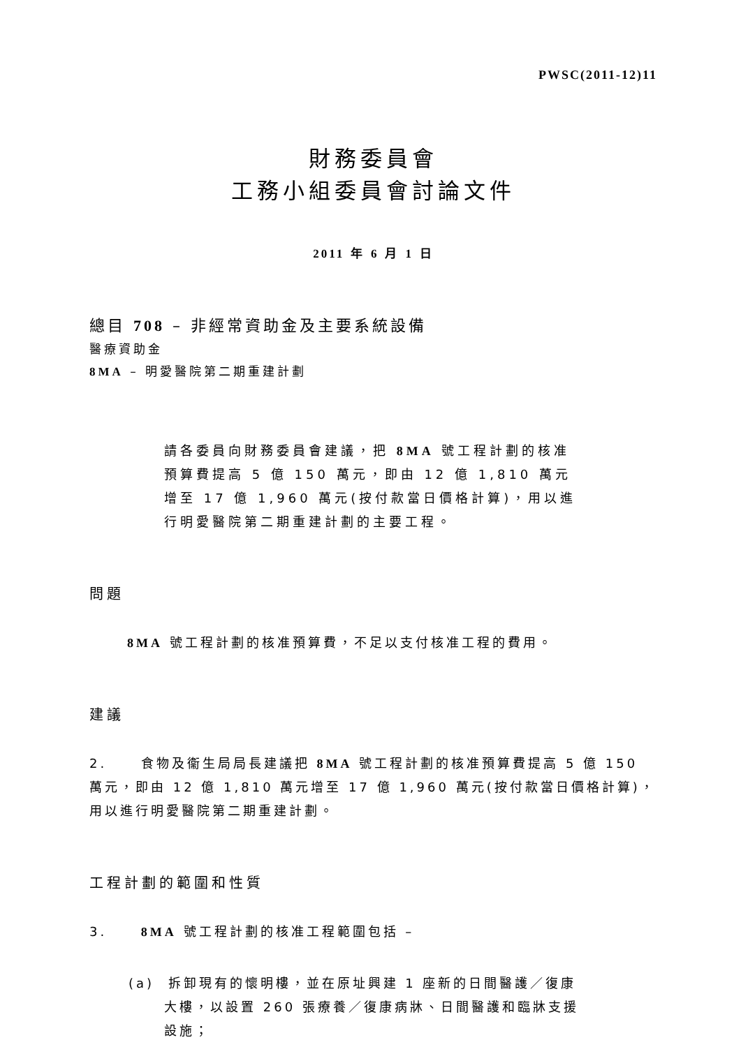PWSC(2011-12)11
財務委員會
工務小組委員會討論文件
2011 年 6 月 1 日
總目 708 – 非經常資助金及主要系統設備
醫療資助金
8MA – 明愛醫院第二期重建計劃
請各委員向財務委員會建議，把 8MA 號工程計劃的核准預算費提高 5 億 150 萬元，即由 12 億 1,810 萬元增至 17 億 1,960 萬元(按付款當日價格計算)，用以進行明愛醫院第二期重建計劃的主要工程。
問題
8MA 號工程計劃的核准預算費，不足以支付核准工程的費用。
建議
2. 食物及衞生局局長建議把 8MA 號工程計劃的核准預算費提高 5 億 150 萬元，即由 12 億 1,810 萬元增至 17 億 1,960 萬元(按付款當日價格計算)，用以進行明愛醫院第二期重建計劃。
工程計劃的範圍和性質
3. 8MA 號工程計劃的核准工程範圍包括 –
(a) 拆卸現有的懷明樓，並在原址興建 1 座新的日間醫護／復康大樓，以設置 260 張療養／復康病牀、日間醫護和臨牀支援設施；